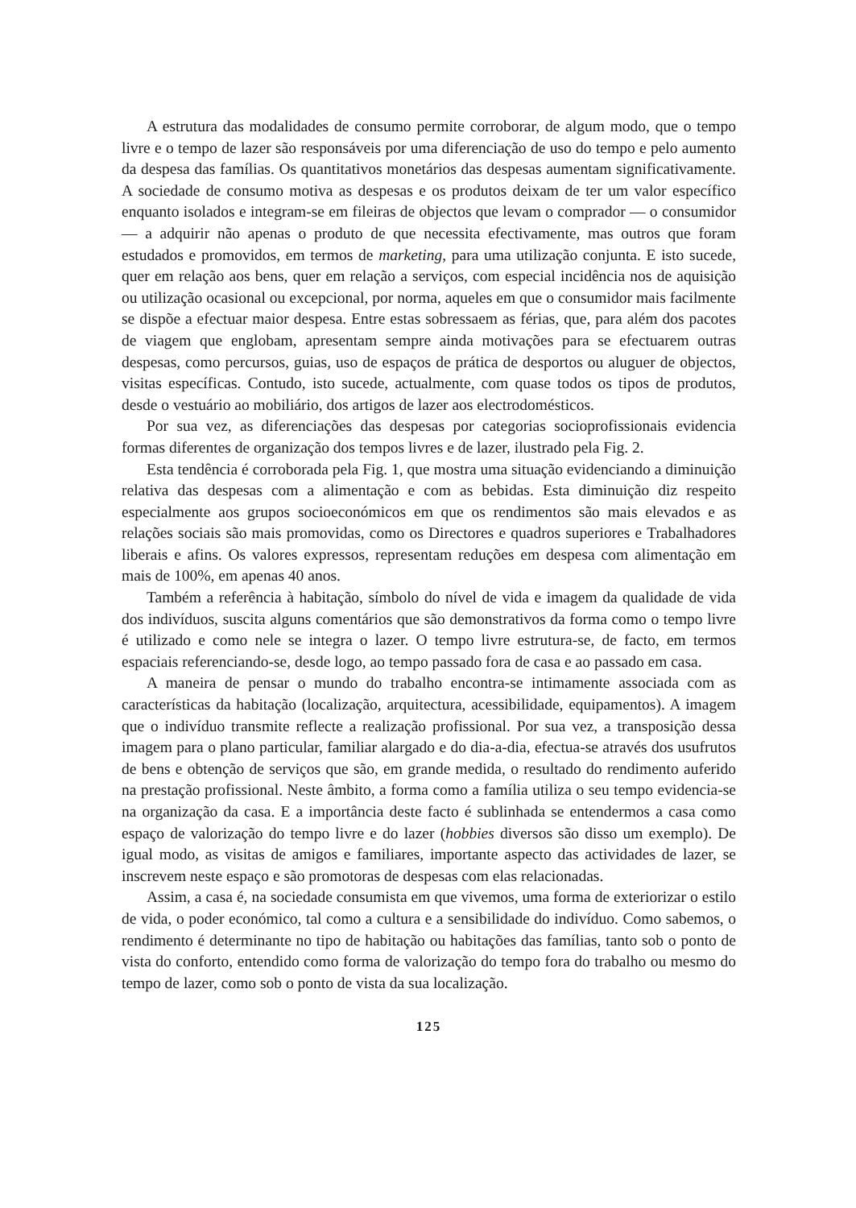A estrutura das modalidades de consumo permite corroborar, de algum modo, que o tempo livre e o tempo de lazer são responsáveis por uma diferenciação de uso do tempo e pelo aumento da despesa das famílias. Os quantitativos monetários das despesas aumentam significativamente. A sociedade de consumo motiva as despesas e os produtos deixam de ter um valor específico enquanto isolados e integram-se em fileiras de objectos que levam o comprador — o consumidor — a adquirir não apenas o produto de que necessita efectivamente, mas outros que foram estudados e promovidos, em termos de marketing, para uma utilização conjunta. E isto sucede, quer em relação aos bens, quer em relação a serviços, com especial incidência nos de aquisição ou utilização ocasional ou excepcional, por norma, aqueles em que o consumidor mais facilmente se dispõe a efectuar maior despesa. Entre estas sobressaem as férias, que, para além dos pacotes de viagem que englobam, apresentam sempre ainda motivações para se efectuarem outras despesas, como percursos, guias, uso de espaços de prática de desportos ou aluguer de objectos, visitas específicas. Contudo, isto sucede, actualmente, com quase todos os tipos de produtos, desde o vestuário ao mobiliário, dos artigos de lazer aos electrodomésticos.
Por sua vez, as diferenciações das despesas por categorias socioprofissionais evidencia formas diferentes de organização dos tempos livres e de lazer, ilustrado pela Fig. 2.
Esta tendência é corroborada pela Fig. 1, que mostra uma situação evidenciando a diminuição relativa das despesas com a alimentação e com as bebidas. Esta diminuição diz respeito especialmente aos grupos socioeconómicos em que os rendimentos são mais elevados e as relações sociais são mais promovidas, como os Directores e quadros superiores e Trabalhadores liberais e afins. Os valores expressos, representam reduções em despesa com alimentação em mais de 100%, em apenas 40 anos.
Também a referência à habitação, símbolo do nível de vida e imagem da qualidade de vida dos indivíduos, suscita alguns comentários que são demonstrativos da forma como o tempo livre é utilizado e como nele se integra o lazer. O tempo livre estrutura-se, de facto, em termos espaciais referenciando-se, desde logo, ao tempo passado fora de casa e ao passado em casa.
A maneira de pensar o mundo do trabalho encontra-se intimamente associada com as características da habitação (localização, arquitectura, acessibilidade, equipamentos). A imagem que o indivíduo transmite reflecte a realização profissional. Por sua vez, a transposição dessa imagem para o plano particular, familiar alargado e do dia-a-dia, efectua-se através dos usufrutos de bens e obtenção de serviços que são, em grande medida, o resultado do rendimento auferido na prestação profissional. Neste âmbito, a forma como a família utiliza o seu tempo evidencia-se na organização da casa. E a importância deste facto é sublinhada se entendermos a casa como espaço de valorização do tempo livre e do lazer (hobbies diversos são disso um exemplo). De igual modo, as visitas de amigos e familiares, importante aspecto das actividades de lazer, se inscrevem neste espaço e são promotoras de despesas com elas relacionadas.
Assim, a casa é, na sociedade consumista em que vivemos, uma forma de exteriorizar o estilo de vida, o poder económico, tal como a cultura e a sensibilidade do indivíduo. Como sabemos, o rendimento é determinante no tipo de habitação ou habitações das famílias, tanto sob o ponto de vista do conforto, entendido como forma de valorização do tempo fora do trabalho ou mesmo do tempo de lazer, como sob o ponto de vista da sua localização.
125